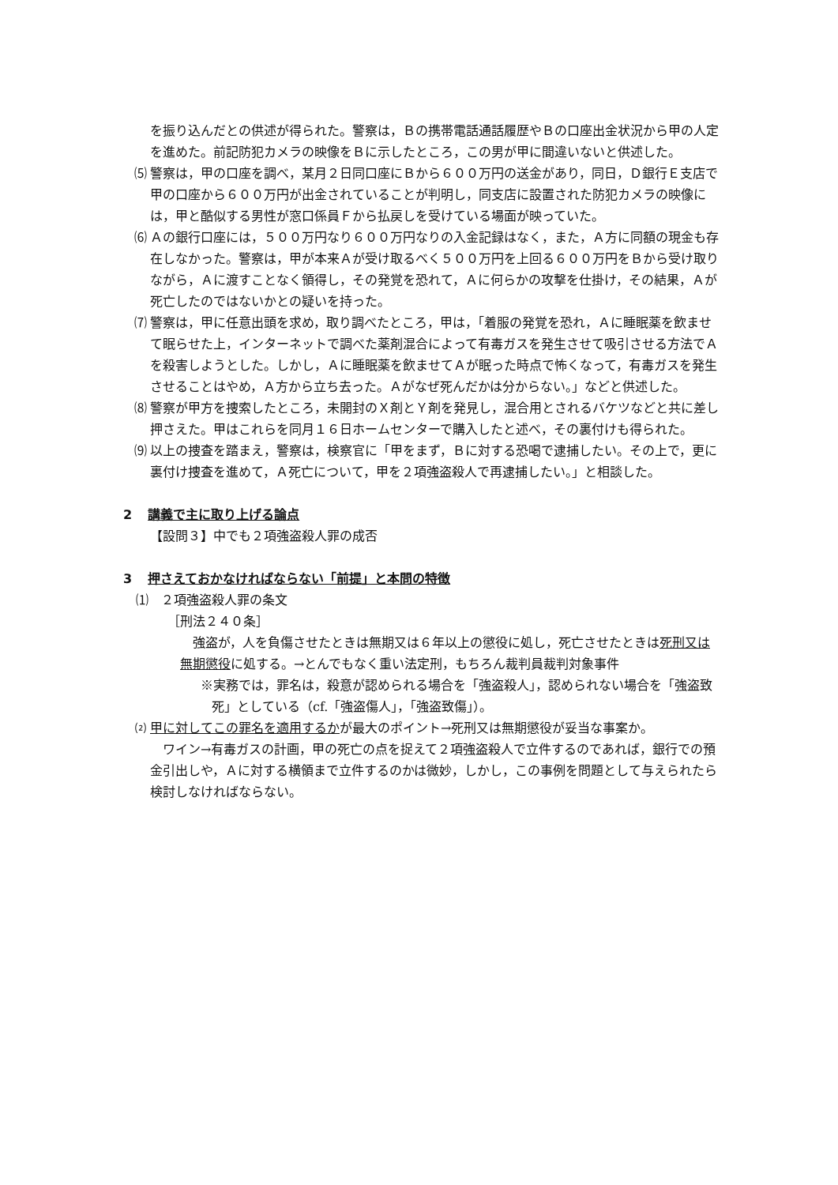を振り込んだとの供述が得られた。警察は，Ｂの携帯電話通話履歴やＢの口座出金状況から甲の人定を進めた。前記防犯カメラの映像をＢに示したところ，この男が甲に間違いないと供述した。
⑸ 警察は，甲の口座を調べ，某月２日同口座にＢから６００万円の送金があり，同日，Ｄ銀行Ｅ支店で甲の口座から６００万円が出金されていることが判明し，同支店に設置された防犯カメラの映像には，甲と酷似する男性が窓口係員Ｆから払戻しを受けている場面が映っていた。
⑹ Ａの銀行口座には，５００万円なり６００万円なりの入金記録はなく，また，Ａ方に同額の現金も存在しなかった。警察は，甲が本来Ａが受け取るべく５００万円を上回る６００万円をＢから受け取りながら，Ａに渡すことなく領得し，その発覚を恐れて，Ａに何らかの攻撃を仕掛け，その結果，Ａが死亡したのではないかとの疑いを持った。
⑺ 警察は，甲に任意出頭を求め，取り調べたところ，甲は，「着服の発覚を恐れ，Ａに睡眠薬を飲ませて眠らせた上，インターネットで調べた薬剤混合によって有毒ガスを発生させて吸引させる方法でＡを殺害しようとした。しかし，Ａに睡眠薬を飲ませてＡが眠った時点で怖くなって，有毒ガスを発生させることはやめ，Ａ方から立ち去った。Ａがなぜ死んだかは分からない。」などと供述した。
⑻ 警察が甲方を捜索したところ，未開封のＸ剤とＹ剤を発見し，混合用とされるバケツなどと共に差し押さえた。甲はこれらを同月１６日ホームセンターで購入したと述べ，その裏付けも得られた。
⑼ 以上の捜査を踏まえ，警察は，検察官に「甲をまず，Ｂに対する恐喝で逮捕したい。その上で，更に裏付け捜査を進めて，Ａ死亡について，甲を２項強盗殺人で再逮捕したい。」と相談した。
2 講義で主に取り上げる論点
【設問３】中でも２項強盗殺人罪の成否
3 押さえておかなければならない「前提」と本問の特徴
⑴　２項強盗殺人罪の条文
［刑法２４０条］
　強盗が，人を負傷させたときは無期又は６年以上の懲役に処し，死亡させたときは死刑又は無期懲役に処する。→とんでもなく重い法定刑，もちろん裁判員裁判対象事件
※実務では，罪名は，殺意が認められる場合を「強盗殺人」，認められない場合を「強盗致死」としている（cf.「強盗傷人」，「強盗致傷」）。
⑵ 甲に対してこの罪名を適用するかが最大のポイント→死刑又は無期懲役が妥当な事案か。
　ワイン→有毒ガスの計画，甲の死亡の点を捉えて２項強盗殺人で立件するのであれば，銀行での預金引出しや，Ａに対する横領まで立件するのかは微妙，しかし，この事例を問題として与えられたら検討しなければならない。